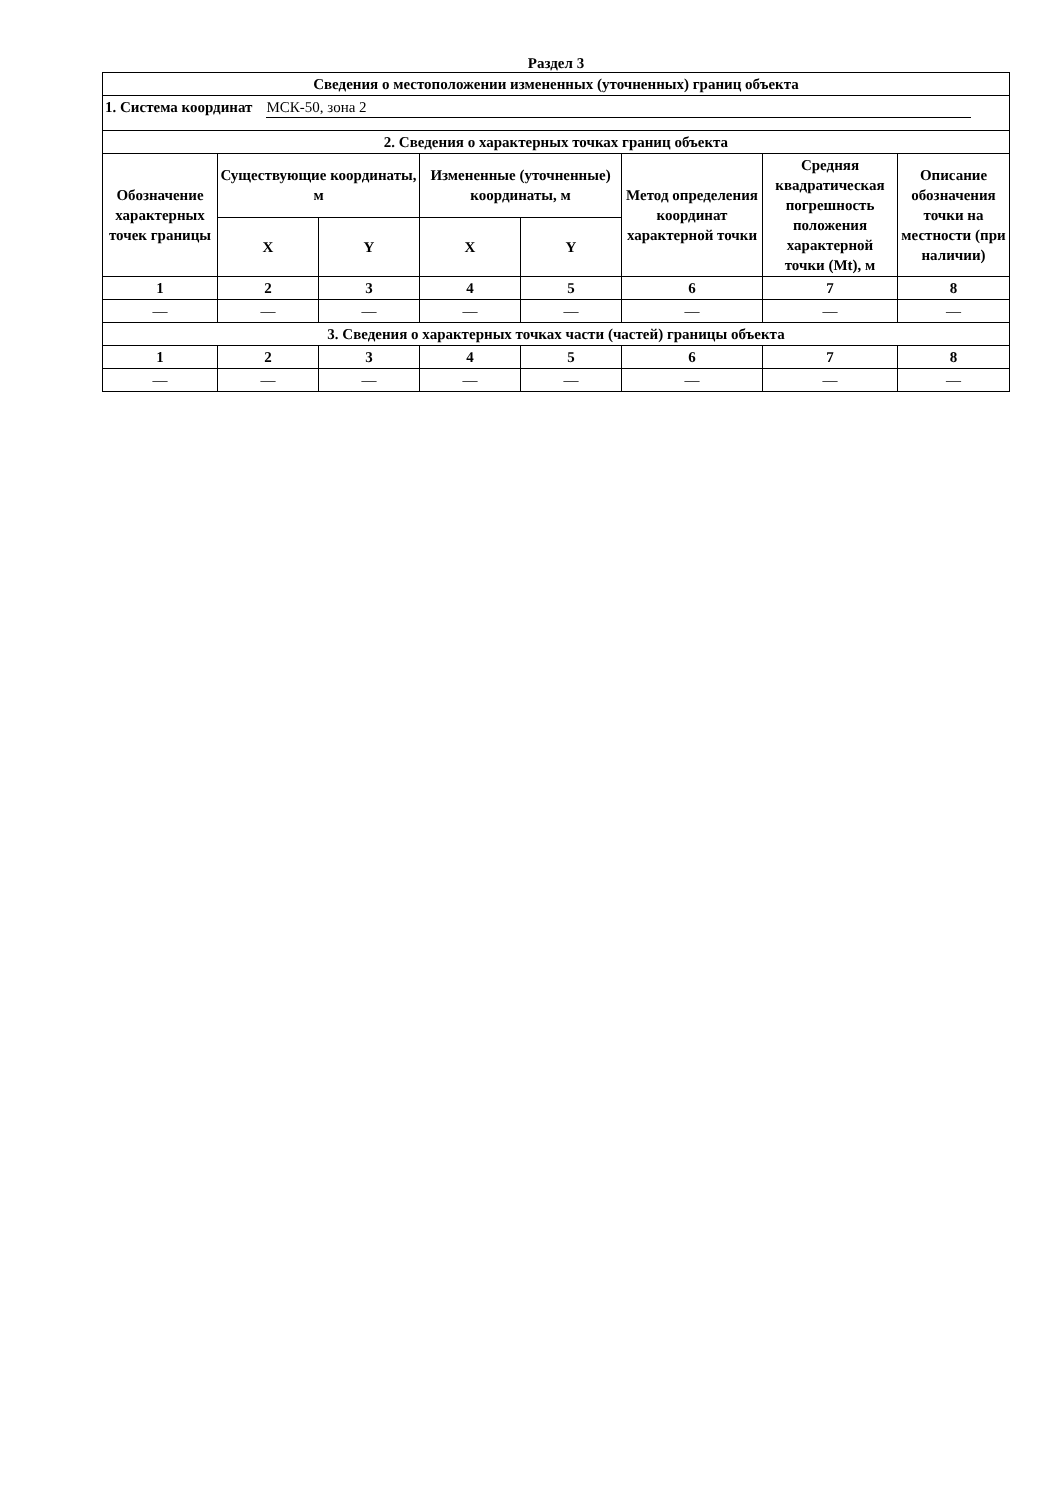Раздел 3
| Сведения о местоположении измененных (уточненных) границ объекта | | | | | | | |
| --- | --- | --- | --- | --- | --- | --- | --- |
| 1. Система координат МСК-50, зона 2 | | | | | | | |
| 2. Сведения о характерных точках границ объекта | | | | | | | |
| Обозначение характерных точек границы | Существующие координаты, м | | Измененные (уточненные) координаты, м | | Метод определения координат характерной точки | Средняя квадратическая погрешность положения характерной точки (Mt), м | Описание обозначения точки на местности (при наличии) |
| | X | Y | X | Y | | | |
| 1 | 2 | 3 | 4 | 5 | 6 | 7 | 8 |
| — | — | — | — | — | — | — | — |
| 3. Сведения о характерных точках части (частей) границы объекта | | | | | | | |
| 1 | 2 | 3 | 4 | 5 | 6 | 7 | 8 |
| — | — | — | — | — | — | — | — |